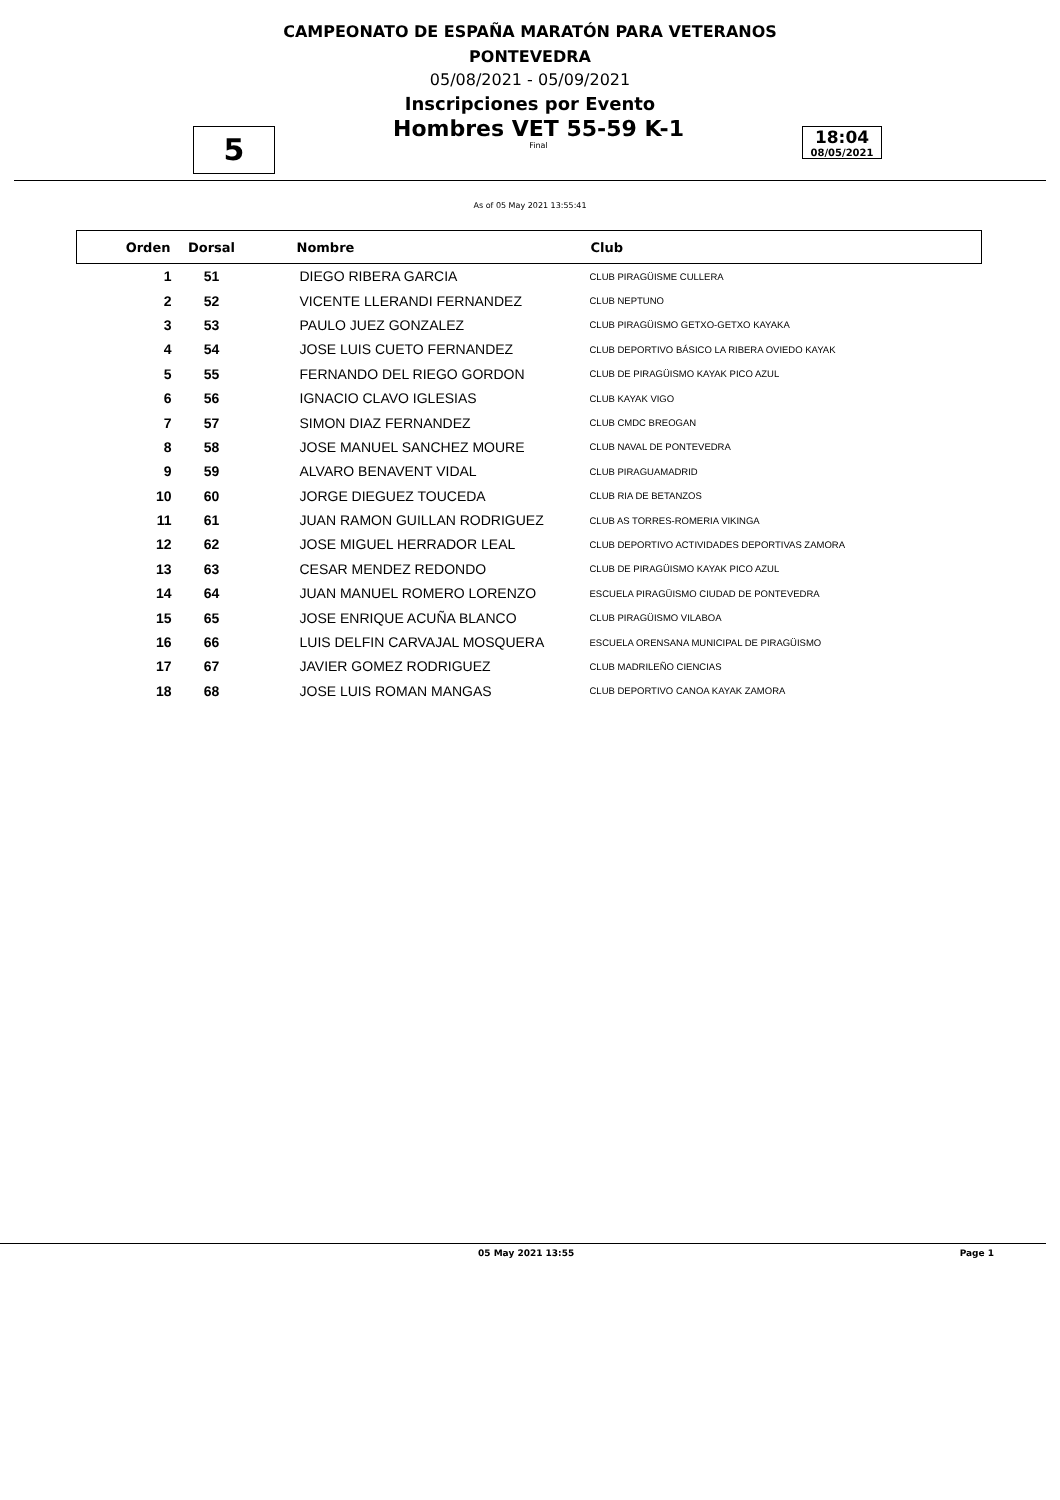CAMPEONATO DE ESPAÑA MARATÓN PARA VETERANOS
PONTEVEDRA
05/08/2021 - 05/09/2021
Inscripciones por Evento
5
Hombres VET 55-59 K-1
Final
18:04
08/05/2021
As of 05 May 2021 13:55:41
| Orden | Dorsal | Nombre | Club |
| --- | --- | --- | --- |
| 1 | 51 | DIEGO RIBERA GARCIA | CLUB PIRAGÜISME CULLERA |
| 2 | 52 | VICENTE LLERANDI FERNANDEZ | CLUB NEPTUNO |
| 3 | 53 | PAULO JUEZ GONZALEZ | CLUB PIRAGÜISMO GETXO-GETXO KAYAKA |
| 4 | 54 | JOSE LUIS CUETO FERNANDEZ | CLUB DEPORTIVO BÁSICO LA RIBERA OVIEDO KAYAK |
| 5 | 55 | FERNANDO DEL RIEGO GORDON | CLUB DE PIRAGÜISMO KAYAK PICO AZUL |
| 6 | 56 | IGNACIO CLAVO IGLESIAS | CLUB KAYAK VIGO |
| 7 | 57 | SIMON DIAZ FERNANDEZ | CLUB CMDC BREOGAN |
| 8 | 58 | JOSE MANUEL SANCHEZ MOURE | CLUB NAVAL DE PONTEVEDRA |
| 9 | 59 | ALVARO BENAVENT VIDAL | CLUB PIRAGUAMADRID |
| 10 | 60 | JORGE DIEGUEZ TOUCEDA | CLUB RIA DE BETANZOS |
| 11 | 61 | JUAN RAMON GUILLAN RODRIGUEZ | CLUB AS TORRES-ROMERIA VIKINGA |
| 12 | 62 | JOSE MIGUEL HERRADOR LEAL | CLUB DEPORTIVO ACTIVIDADES DEPORTIVAS ZAMORA |
| 13 | 63 | CESAR MENDEZ REDONDO | CLUB DE PIRAGÜISMO KAYAK PICO AZUL |
| 14 | 64 | JUAN MANUEL ROMERO LORENZO | ESCUELA PIRAGÜISMO CIUDAD DE PONTEVEDRA |
| 15 | 65 | JOSE ENRIQUE ACUÑA BLANCO | CLUB PIRAGÜISMO VILABOA |
| 16 | 66 | LUIS DELFIN CARVAJAL MOSQUERA | ESCUELA ORENSANA MUNICIPAL DE PIRAGÜISMO |
| 17 | 67 | JAVIER GOMEZ RODRIGUEZ | CLUB MADRILEÑO CIENCIAS |
| 18 | 68 | JOSE LUIS ROMAN MANGAS | CLUB DEPORTIVO CANOA KAYAK ZAMORA |
05 May 2021 13:55 Page 1